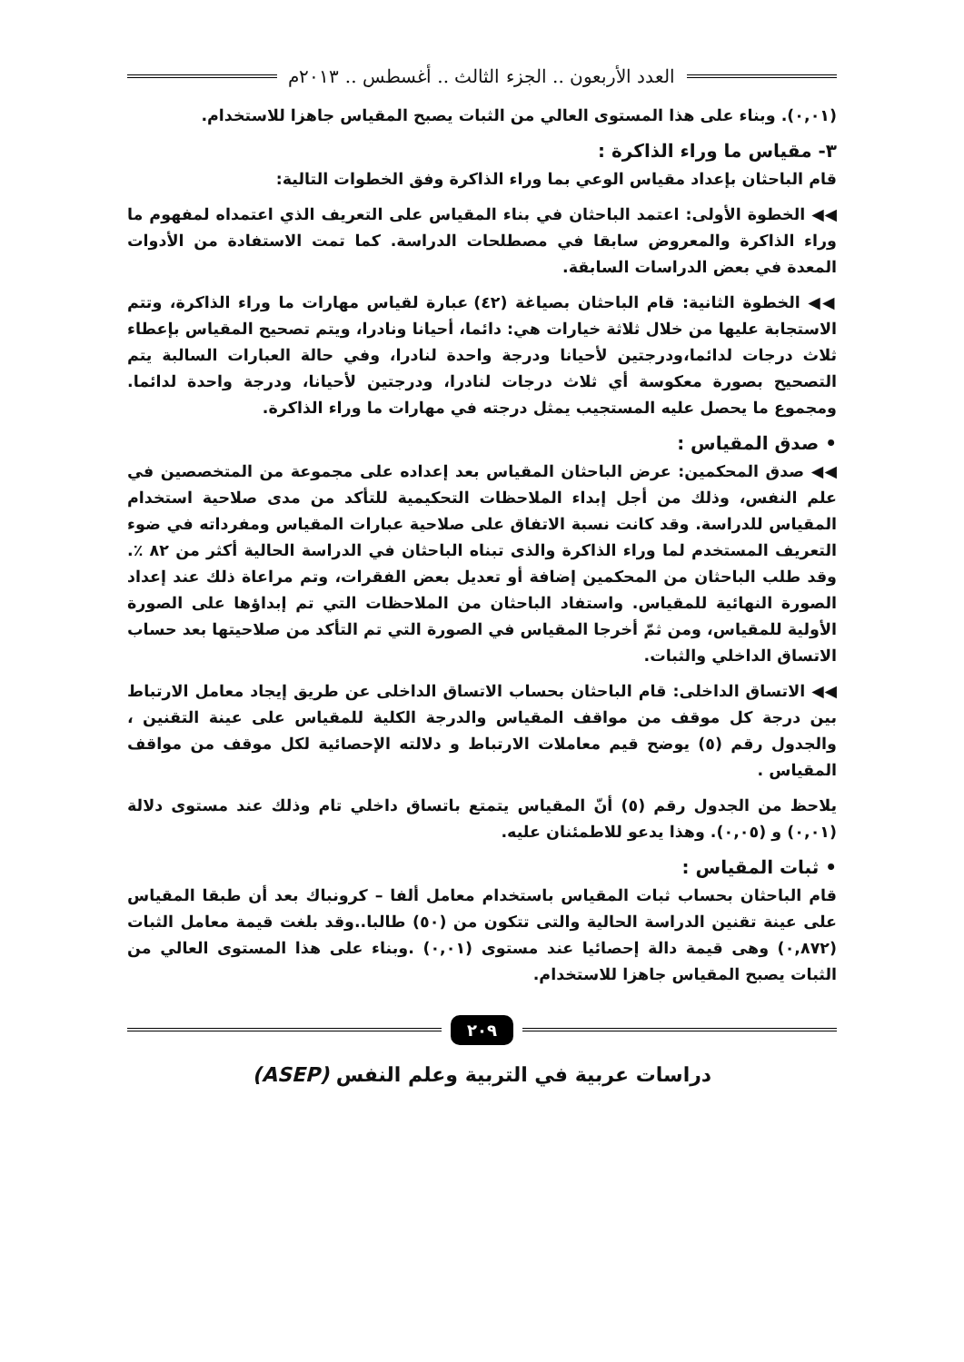العدد الأربعون .. الجزء الثالث .. أغسطس .. ٢٠١٣م
(٠,٠١). وبناء على هذا المستوى العالي من الثبات يصبح المقياس جاهزا للاستخدام.
٣- مقياس ما وراء الذاكرة :
قام الباحثان بإعداد مقياس الوعي بما وراء الذاكرة وفق الخطوات التالية:
◀◀ الخطوة الأولى: اعتمد الباحثان في بناء المقياس على التعريف الذي اعتمداه لمفهوم ما وراء الذاكرة والمعروض سابقا في مصطلحات الدراسة. كما تمت الاستفادة من الأدوات المعدة في بعض الدراسات السابقة.
◀◀ الخطوة الثانية: قام الباحثان بصياغة (٤٢) عبارة لقياس مهارات ما وراء الذاكرة، وتتم الاستجابة عليها من خلال ثلاثة خيارات هي: دائما، أحيانا ونادرا، ويتم تصحيح المقياس بإعطاء ثلاث درجات لدائما،ودرجتين لأحيانا ودرجة واحدة لنادرا، وفي حالة العبارات السالبة يتم التصحيح بصورة معكوسة أي ثلاث درجات لنادرا، ودرجتين لأحيانا، ودرجة واحدة لدائما. ومجموع ما يحصل عليه المستجيب يمثل درجته في مهارات ما وراء الذاكرة.
• صدق المقياس :
◀◀ صدق المحكمين: عرض الباحثان المقياس بعد إعداده على مجموعة من المتخصصين في علم النفس، وذلك من أجل إبداء الملاحظات التحكيمية للتأكد من مدى صلاحية استخدام المقياس للدراسة. وقد كانت نسبة الاتفاق على صلاحية عبارات المقياس ومفرداته في ضوء التعريف المستخدم لما وراء الذاكرة والذى تبناه الباحثان في الدراسة الحالية أكثر من ٨٢ ٪. وقد طلب الباحثان من المحكمين إضافة أو تعديل بعض الفقرات، وتم مراعاة ذلك عند إعداد الصورة النهائية للمقياس. واستفاد الباحثان من الملاحظات التي تم إبداؤها على الصورة الأولية للمقياس، ومن ثمّ أخرجا المقياس في الصورة التي تم التأكد من صلاحيتها بعد حساب الاتساق الداخلي والثبات.
◀◀ الاتساق الداخلى: قام الباحثان بحساب الاتساق الداخلى عن طريق إيجاد معامل الارتباط بين درجة كل موقف من مواقف المقياس والدرجة الكلية للمقياس على عينة التقنين ، والجدول رقم (٥) يوضح قيم معاملات الارتباط و دلالته الإحصائية لكل موقف من مواقف المقياس .
يلاحظ من الجدول رقم (٥) أنّ المقياس يتمتع باتساق داخلي تام وذلك عند مستوى دلالة (٠,٠١) و (٠,٠٥). وهذا يدعو للاطمئنان عليه.
• ثبات المقياس :
قام الباحثان بحساب ثبات المقياس باستخدام معامل ألفا – كرونباك بعد أن طبقا المقياس على عينة تقنين الدراسة الحالية والتى تتكون من (٥٠) طالبا..وقد بلغت قيمة معامل الثبات (٠,٨٧٢) وهى قيمة دالة إحصائيا عند مستوى (٠,٠١) .وبناء على هذا المستوى العالي من الثبات يصبح المقياس جاهزا للاستخدام.
٢٠٩
دراسات عربية في التربية وعلم النفس (ASEP)